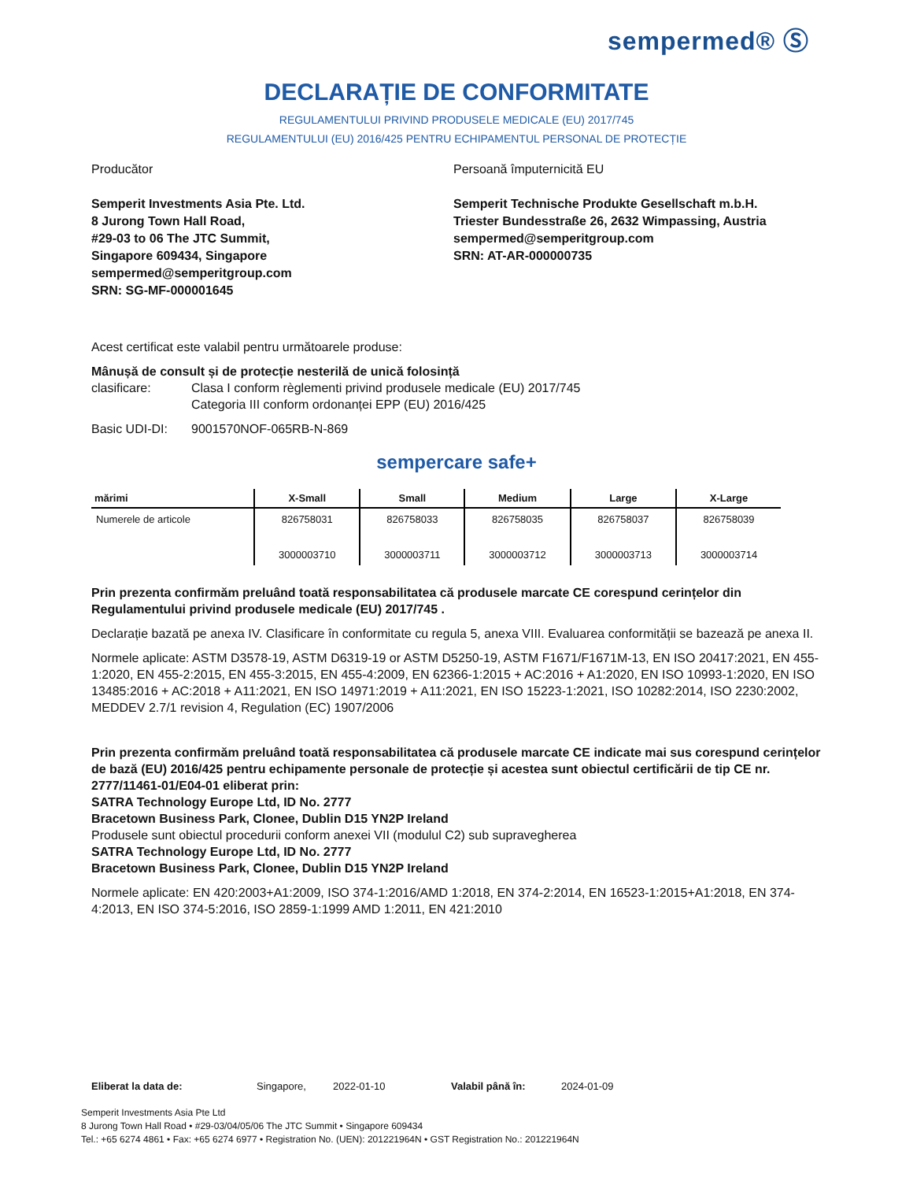sempermed® Ⓢ
DECLARAȚIE DE CONFORMITATE
REGULAMENTULUI PRIVIND PRODUSELE MEDICALE (EU) 2017/745
REGULAMENTULUI (EU) 2016/425 PENTRU ECHIPAMENTUL PERSONAL DE PROTECȚIE
Producător
Semperit Investments Asia Pte. Ltd.
8 Jurong Town Hall Road,
#29-03 to 06 The JTC Summit,
Singapore 609434, Singapore
sempermed@semperitgroup.com
SRN: SG-MF-000001645
Persoană împuternicită EU
Semperit Technische Produkte Gesellschaft m.b.H.
Triester Bundesstraße 26, 2632 Wimpassing, Austria
sempermed@semperitgroup.com
SRN: AT-AR-000000735
Acest certificat este valabil pentru următoarele produse:
Mânușă de consult și de protecție nesterilă de unică folosință
clasificare: Clasa I conform règlementi privind produsele medicale (EU) 2017/745
Categoria III conform ordonanței EPP (EU) 2016/425
Basic UDI-DI: 9001570NOF-065RB-N-869
sempercare safe+
| mărimi | X-Small | Small | Medium | Large | X-Large |
| --- | --- | --- | --- | --- | --- |
| Numerele de articole | 826758031 3000003710 | 826758033 3000003711 | 826758035 3000003712 | 826758037 3000003713 | 826758039 3000003714 |
Prin prezenta confirmăm preluând toată responsabilitatea că produsele marcate CE corespund cerințelor din Regulamentului privind produsele medicale (EU) 2017/745 .
Declarație bazată pe anexa IV. Clasificare în conformitate cu regula 5, anexa VIII. Evaluarea conformității se bazează pe anexa II.
Normele aplicate: ASTM D3578-19, ASTM D6319-19 or ASTM D5250-19, ASTM F1671/F1671M-13, EN ISO 20417:2021, EN 455-1:2020, EN 455-2:2015, EN 455-3:2015, EN 455-4:2009, EN 62366-1:2015 + AC:2016 + A1:2020, EN ISO 10993-1:2020, EN ISO 13485:2016 + AC:2018 + A11:2021, EN ISO 14971:2019 + A11:2021, EN ISO 15223-1:2021, ISO 10282:2014, ISO 2230:2002, MEDDEV 2.7/1 revision 4, Regulation (EC) 1907/2006
Prin prezenta confirmăm preluând toată responsabilitatea că produsele marcate CE indicate mai sus corespund cerințelor de bază (EU) 2016/425 pentru echipamente personale de protecție și acestea sunt obiectul certificării de tip CE nr. 2777/11461-01/E04-01 eliberat prin:
SATRA Technology Europe Ltd, ID No. 2777
Bracetown Business Park, Clonee, Dublin D15 YN2P Ireland
Produsele sunt obiectul procedurii conform anexei VII (modulul C2) sub supravegherea
SATRA Technology Europe Ltd, ID No. 2777
Bracetown Business Park, Clonee, Dublin D15 YN2P Ireland
Normele aplicate: EN 420:2003+A1:2009, ISO 374-1:2016/AMD 1:2018, EN 374-2:2014, EN 16523-1:2015+A1:2018, EN 374-4:2013, EN ISO 374-5:2016, ISO 2859-1:1999 AMD 1:2011, EN 421:2010
Eliberat la data de: Singapore, 2022-01-10 Valabil până în: 2024-01-09
Semperit Investments Asia Pte Ltd
8 Jurong Town Hall Road • #29-03/04/05/06 The JTC Summit • Singapore 609434
Tel.: +65 6274 4861 • Fax: +65 6274 6977 • Registration No. (UEN): 201221964N • GST Registration No.: 201221964N